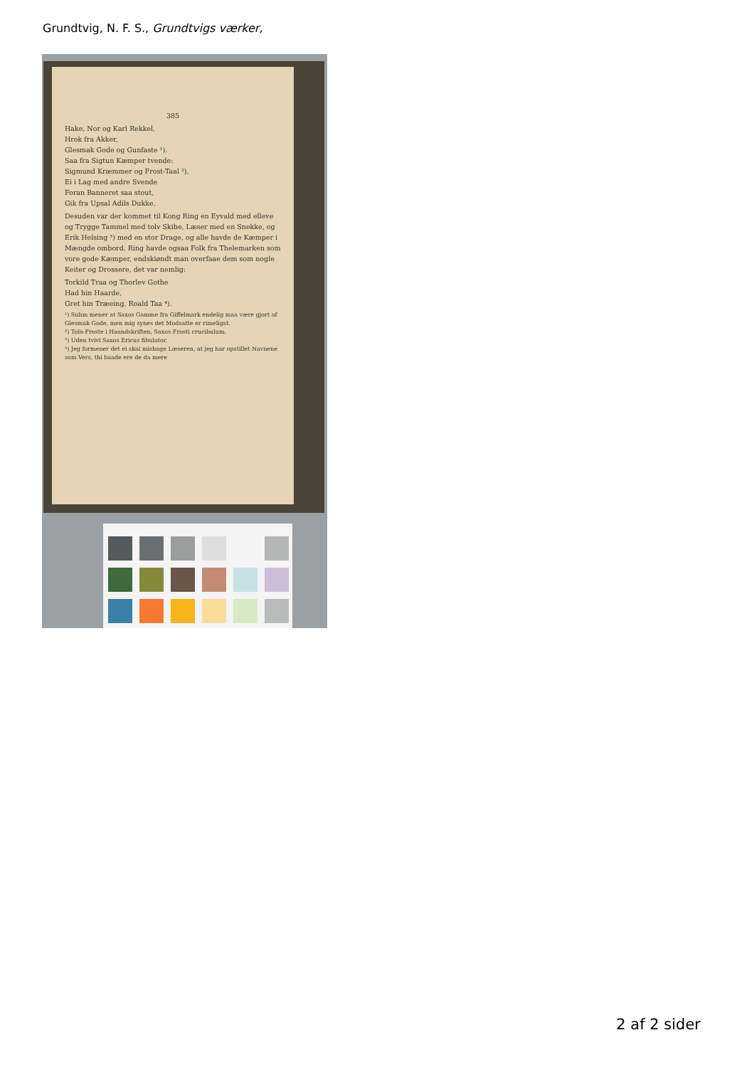Grundtvig, N. F. S., Grundtvigs værker,
385
Hake, Nor og Karl Rekkel,
Hrok fra Akker,
Glesmak Gode og Gunfaste ¹).
Saa fra Sigtun Kæmper tvende:
Sigmund Kræmmer og Frost-Taal ²),
Ei i Lag med andre Svende
Foran Banneret saa stout,
Gik fra Upsal Adils Dukke.
Desuden var der kommet til Kong Ring en Eyvald med elleve og Trygge Tammel med tolv Skibe, Læser med en Snekke, og Erik Helsing ³) med en stor Drage, og alle havde de Kæmper i Mængde ombord. Ring havde ogsaa Folk fra Thelemarken som vore gode Kæmper, endskiøndt man overfaae dem som nogle Keiter og Drossere, det var nemlig:
Torkild Traa og Thorlev Gothe
Had hin Haarde,
Gret hin Træeing, Roald Taa ⁴).
¹) Suhm mener at Saxos Gamme fra Giffelmark endelig maa være gjort af Glesmak Gode, men mig synes det Modsatte er rimeligst.
²) Tola-Froste i Haandskriften, Saxos Frosti crucibulum.
³) Uden tvivl Saxos Ericus fibulator.
⁴) Jeg formener det ei skal mishage Læseren, at jeg har opstillet Navnene som Vers, thi baade ere de da mere
2 af 2 sider